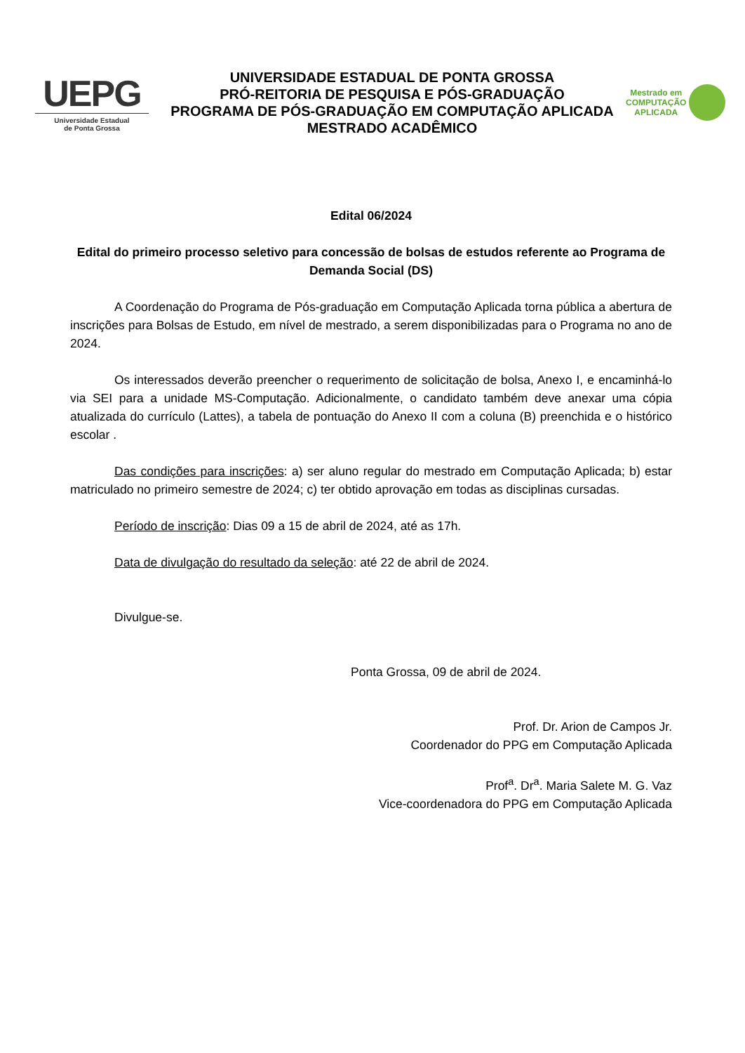UEPG
Universidade Estadual
de Ponta Grossa
UNIVERSIDADE ESTADUAL DE PONTA GROSSA
PRÓ-REITORIA DE PESQUISA E PÓS-GRADUAÇÃO
PROGRAMA DE PÓS-GRADUAÇÃO EM COMPUTAÇÃO APLICADA
MESTRADO ACADÊMICO
Mestrado em
COMPUTAÇÃO
APLICADA
Edital 06/2024
Edital do primeiro processo seletivo para concessão de bolsas de estudos referente ao Programa de Demanda Social (DS)
A Coordenação do Programa de Pós-graduação em Computação Aplicada torna pública a abertura de inscrições para Bolsas de Estudo, em nível de mestrado, a serem disponibilizadas para o Programa no ano de 2024.
Os interessados deverão preencher o requerimento de solicitação de bolsa, Anexo I, e encaminhá-lo via SEI para a unidade MS-Computação. Adicionalmente, o candidato também deve anexar uma cópia atualizada do currículo (Lattes), a tabela de pontuação do Anexo II com a coluna (B) preenchida e o histórico escolar .
Das condições para inscrições: a) ser aluno regular do mestrado em Computação Aplicada; b) estar matriculado no primeiro semestre de 2024; c) ter obtido aprovação em todas as disciplinas cursadas.
Período de inscrição: Dias 09 a 15 de abril de 2024, até as 17h.
Data de divulgação do resultado da seleção: até 22 de abril de 2024.
Divulgue-se.
Ponta Grossa, 09 de abril de 2024.
Prof. Dr. Arion de Campos Jr.
Coordenador do PPG em Computação Aplicada
Prof<sup>a</sup>. Dr<sup>a</sup>. Maria Salete M. G. Vaz
Vice-coordenadora do PPG em Computação Aplicada